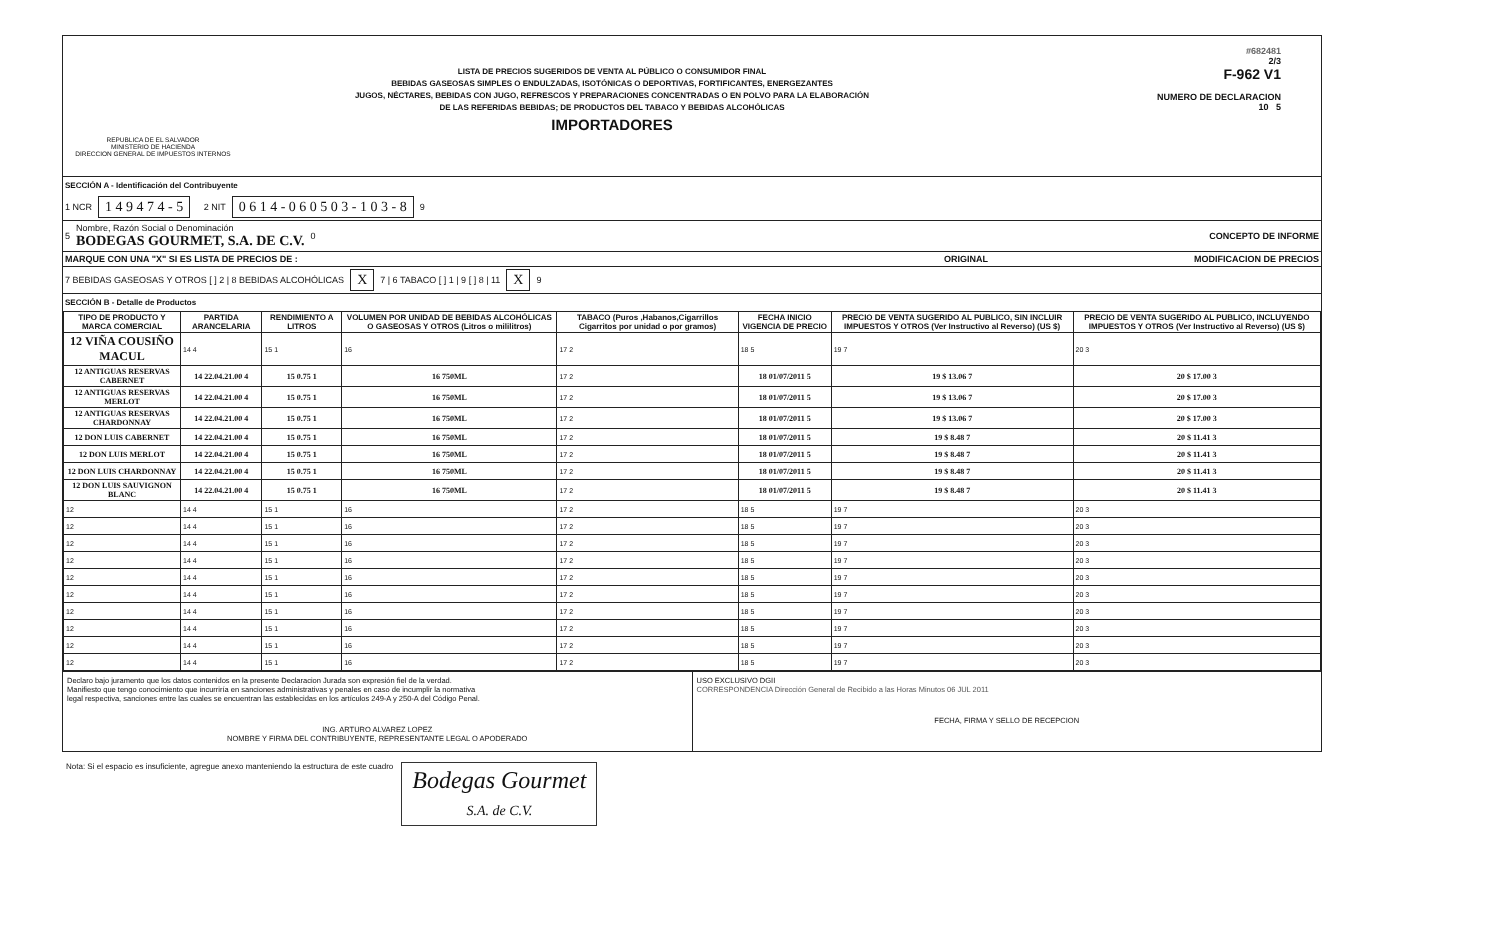REPUBLICA DE EL SALVADOR
MINISTERIO DE HACIENDA
DIRECCION GENERAL DE IMPUESTOS INTERNOS
LISTA DE PRECIOS SUGERIDOS DE VENTA AL PÚBLICO O CONSUMIDOR FINAL
BEBIDAS GASEOSAS SIMPLES O ENDULZADAS, ISOTÓNICAS O DEPORTIVAS, FORTIFICANTES, ENERGEZANTES
JUGOS, NÉCTARES, BEBIDAS CON JUGO, REFRESCOS Y PREPARACIONES CONCENTRADAS O EN POLVO PARA LA ELABORACIÓN
DE LAS REFERIDAS BEBIDAS; DE PRODUCTOS DEL TABACO Y BEBIDAS ALCOHÓLICAS
IMPORTADORES
#682481
2/3
F-962 V1
NUMERO DE DECLARACION
10 5
SECCIÓN A - Identificación del Contribuyente
1 NCR 1 4 9 4 7 4 - 5 2 NIT 0 6 1 4 - 0 6 0 5 0 3 - 1 0 3 - 8 9
5
Nombre, Razón Social o Denominación
BODEGAS GOURMET, S.A. DE C.V.
0 CONCEPTO DE INFORME
MARQUE CON UNA "X" SI ES LISTA DE PRECIOS DE : ORIGINAL MODIFICACION DE PRECIOS
7 BEBIDAS GASEOSAS Y OTROS [ ] 2 | 8 BEBIDAS ALCOHÓLICAS X 7 | 6 TABACO [ ] 1 | 9 [ ] 8 | 11 X 9
SECCIÓN B - Detalle de Productos
| TIPO DE PRODUCTO Y MARCA COMERCIAL | PARTIDA ARANCELARIA | RENDIMIENTO A LITROS | VOLUMEN POR UNIDAD DE BEBIDAS ALCOHÓLICAS O GASEOSAS Y OTROS (Litros o mililitros) | TABACO (Puros ,Habanos,Cigarrillos Cigarritos por unidad o por gramos) | FECHA INICIO VIGENCIA DE PRECIO | PRECIO DE VENTA SUGERIDO AL PUBLICO, SIN INCLUIR IMPUESTOS Y OTROS (Ver Instructivo al Reverso) (US $) | PRECIO DE VENTA SUGERIDO AL PUBLICO, INCLUYENDO IMPUESTOS Y OTROS (Ver Instructivo al Reverso) (US $) |
| --- | --- | --- | --- | --- | --- | --- | --- |
| 12 VIÑA COUSIÑO MACUL | 14 4 | 15 1 | 16 | 17 2 | 18 5 | 19 7 | 20 3 |
| 12 ANTIGUAS RESERVAS CABERNET | 14 22.04.21.00 4 | 15 0.75 1 | 16 750ML | 17 2 | 18 01/07/2011 5 | 19 $ 13.06 7 | 20 $ 17.00 3 |
| 12 ANTIGUAS RESERVAS MERLOT | 14 22.04.21.00 4 | 15 0.75 1 | 16 750ML | 17 2 | 18 01/07/2011 5 | 19 $ 13.06 7 | 20 $ 17.00 3 |
| 12 ANTIGUAS RESERVAS CHARDONNAY | 14 22.04.21.00 4 | 15 0.75 1 | 16 750ML | 17 2 | 18 01/07/2011 5 | 19 $ 13.06 7 | 20 $ 17.00 3 |
| 12 DON LUIS CABERNET | 14 22.04.21.00 4 | 15 0.75 1 | 16 750ML | 17 2 | 18 01/07/2011 5 | 19 $ 8.48 7 | 20 $ 11.41 3 |
| 12 DON LUIS MERLOT | 14 22.04.21.00 4 | 15 0.75 1 | 16 750ML | 17 2 | 18 01/07/2011 5 | 19 $ 8.48 7 | 20 $ 11.41 3 |
| 12 DON LUIS CHARDONNAY | 14 22.04.21.00 4 | 15 0.75 1 | 16 750ML | 17 2 | 18 01/07/2011 5 | 19 $ 8.48 7 | 20 $ 11.41 3 |
| 12 DON LUIS SAUVIGNON BLANC | 14 22.04.21.00 4 | 15 0.75 1 | 16 750ML | 17 2 | 18 01/07/2011 5 | 19 $ 8.48 7 | 20 $ 11.41 3 |
| 12 | 14 4 | 15 1 | 16 | 17 2 | 18 5 | 19 7 | 20 3 |
| 12 | 14 4 | 15 1 | 16 | 17 2 | 18 5 | 19 7 | 20 3 |
| 12 | 14 4 | 15 1 | 16 | 17 2 | 18 5 | 19 7 | 20 3 |
| 12 | 14 4 | 15 1 | 16 | 17 2 | 18 5 | 19 7 | 20 3 |
| 12 | 14 4 | 15 1 | 16 | 17 2 | 18 5 | 19 7 | 20 3 |
| 12 | 14 4 | 15 1 | 16 | 17 2 | 18 5 | 19 7 | 20 3 |
| 12 | 14 4 | 15 1 | 16 | 17 2 | 18 5 | 19 7 | 20 3 |
| 12 | 14 4 | 15 1 | 16 | 17 2 | 18 5 | 19 7 | 20 3 |
| 12 | 14 4 | 15 1 | 16 | 17 2 | 18 5 | 19 7 | 20 3 |
| 12 | 14 4 | 15 1 | 16 | 17 2 | 18 5 | 19 7 | 20 3 |
Declaro bajo juramento que los datos contenidos en la presente Declaracion Jurada son expresión fiel de la verdad.
Manifiesto que tengo conocimiento que incurriría en sanciones administrativas y penales en caso de incumplir la normativa
legal respectiva, sanciones entre las cuales se encuentran las establecidas en los artículos 249-A y 250-A del Código Penal.
ING. ARTURO ALVAREZ LOPEZ
NOMBRE Y FIRMA DEL CONTRIBUYENTE, REPRESENTANTE LEGAL O APODERADO
USO EXCLUSIVO DGII
CORRESPONDENCIA Dirección General de Recibido a las Horas Minutos 06 JUL 2011
FECHA, FIRMA Y SELLO DE RECEPCION
Nota: Si el espacio es insuficiente, agregue anexo manteniendo la estructura de este cuadro
Bodegas Gourmet
S.A. de C.V.